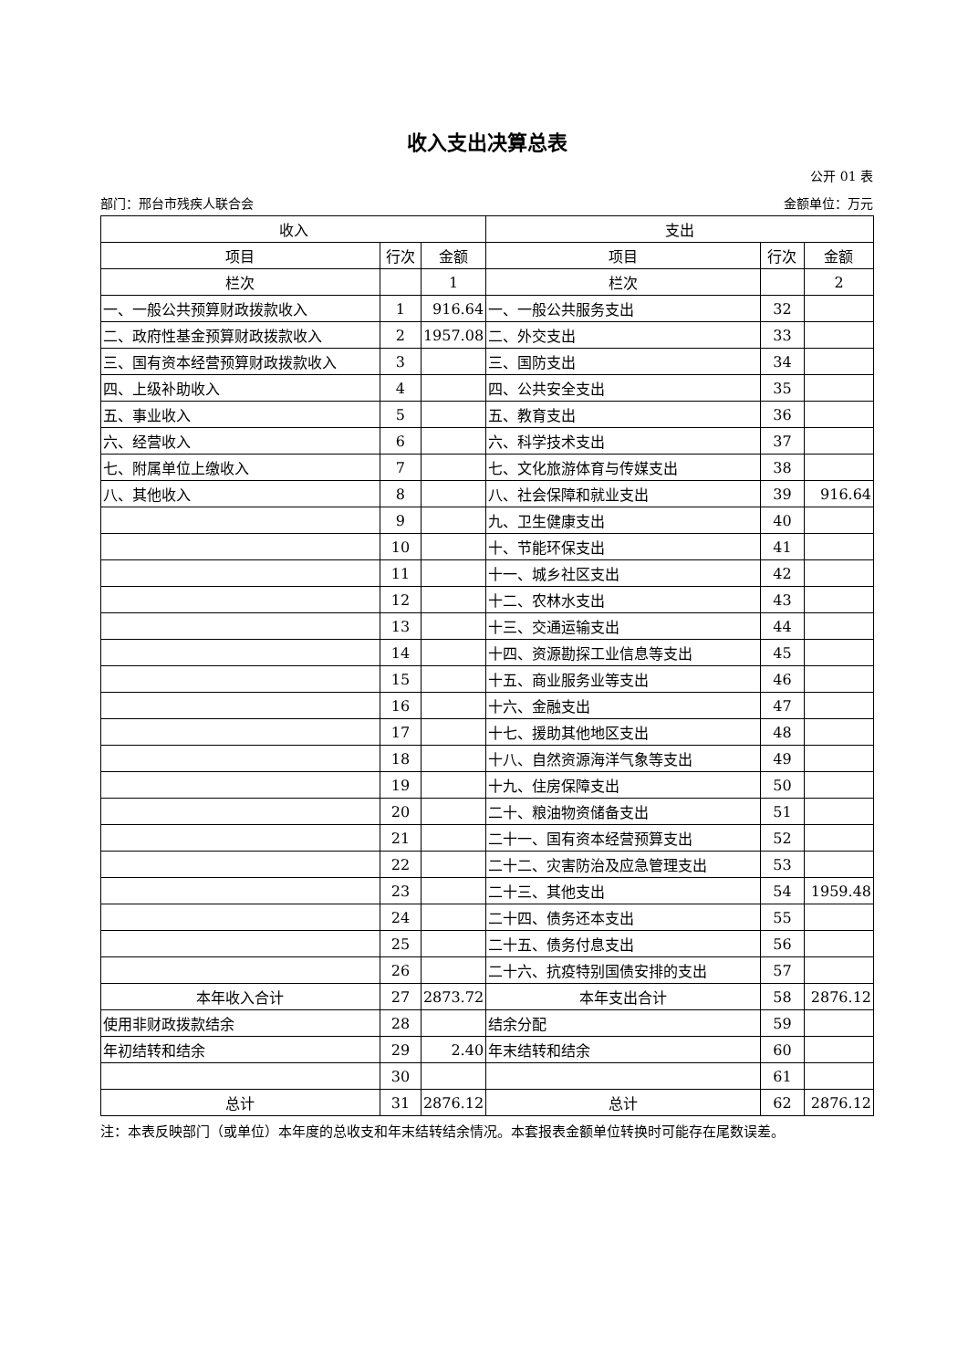收入支出决算总表
公开 01 表
部门：邢台市残疾人联合会 金额单位：万元
| 收入 | | | 支出 | | |
| --- | --- | --- | --- | --- | --- |
| 项目 | 行次 | 金额 | 项目 | 行次 | 金额 |
| 栏次 | | 1 | 栏次 | | 2 |
| 一、一般公共预算财政拨款收入 | 1 | 916.64 | 一、一般公共服务支出 | 32 | |
| 二、政府性基金预算财政拨款收入 | 2 | 1957.08 | 二、外交支出 | 33 | |
| 三、国有资本经营预算财政拨款收入 | 3 | | 三、国防支出 | 34 | |
| 四、上级补助收入 | 4 | | 四、公共安全支出 | 35 | |
| 五、事业收入 | 5 | | 五、教育支出 | 36 | |
| 六、经营收入 | 6 | | 六、科学技术支出 | 37 | |
| 七、附属单位上缴收入 | 7 | | 七、文化旅游体育与传媒支出 | 38 | |
| 八、其他收入 | 8 | | 八、社会保障和就业支出 | 39 | 916.64 |
| | 9 | | 九、卫生健康支出 | 40 | |
| | 10 | | 十、节能环保支出 | 41 | |
| | 11 | | 十一、城乡社区支出 | 42 | |
| | 12 | | 十二、农林水支出 | 43 | |
| | 13 | | 十三、交通运输支出 | 44 | |
| | 14 | | 十四、资源勘探工业信息等支出 | 45 | |
| | 15 | | 十五、商业服务业等支出 | 46 | |
| | 16 | | 十六、金融支出 | 47 | |
| | 17 | | 十七、援助其他地区支出 | 48 | |
| | 18 | | 十八、自然资源海洋气象等支出 | 49 | |
| | 19 | | 十九、住房保障支出 | 50 | |
| | 20 | | 二十、粮油物资储备支出 | 51 | |
| | 21 | | 二十一、国有资本经营预算支出 | 52 | |
| | 22 | | 二十二、灾害防治及应急管理支出 | 53 | |
| | 23 | | 二十三、其他支出 | 54 | 1959.48 |
| | 24 | | 二十四、债务还本支出 | 55 | |
| | 25 | | 二十五、债务付息支出 | 56 | |
| | 26 | | 二十六、抗疫特别国债安排的支出 | 57 | |
| 本年收入合计 | 27 | 2873.72 | 本年支出合计 | 58 | 2876.12 |
| 使用非财政拨款结余 | 28 | | 结余分配 | 59 | |
| 年初结转和结余 | 29 | 2.40 | 年末结转和结余 | 60 | |
| | 30 | | | 61 | |
| 总计 | 31 | 2876.12 | 总计 | 62 | 2876.12 |
注：本表反映部门（或单位）本年度的总收支和年末结转结余情况。本套报表金额单位转换时可能存在尾数误差。